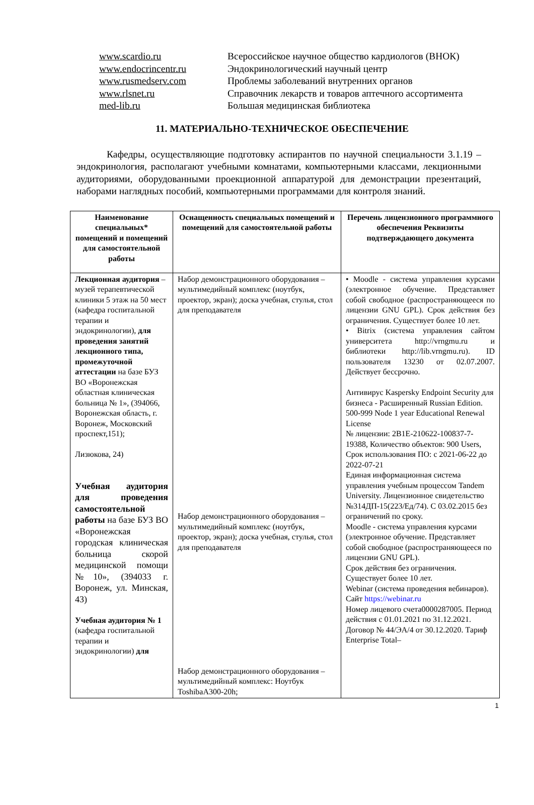www.scardio.ru Всероссийское научное общество кардиологов (ВНОК)
www.endocrincentr.ru Эндокринологический научный центр
www.rusmedserv.com Проблемы заболеваний внутренних органов
www.rlsnet.ru Справочник лекарств и товаров аптечного ассортимента
med-lib.ru Большая медицинская библиотека
11. МАТЕРИАЛЬНО-ТЕХНИЧЕСКОЕ ОБЕСПЕЧЕНИЕ
Кафедры, осуществляющие подготовку аспирантов по научной специальности 3.1.19 – эндокринология, располагают учебными комнатами, компьютерными классами, лекционными аудиториями, оборудованными проекционной аппаратурой для демонстрации презентаций, наборами наглядных пособий, компьютерными программами для контроля знаний.
| Наименование специальных* помещений и помещений для самостоятельной работы | Оснащенность специальных помещений и помещений для самостоятельной работы | Перечень лицензионного программного обеспечения Реквизиты подтверждающего документа |
| --- | --- | --- |
| Лекционная аудитория – музей терапевтической клиники 5 этаж на 50 мест (кафедра госпитальной терапии и эндокринологии), для проведения занятий лекционного типа, промежуточной аттестации на базе БУЗ ВО «Воронежская областная клиническая больница № 1», (394066, Воронежская область, г. Воронеж, Московский проспект,151); Лизюкова, 24) Учебная аудитория для проведения самостоятельной работы на базе БУЗ ВО «Воронежская городская клиническая больница скорой медицинской помощи №10», (394033 г. Воронеж, ул. Минская, 43) Учебная аудитория № 1 (кафедра госпитальной терапии и эндокринологии) для | Набор демонстрационного оборудования – мультимедийный комплекс (ноутбук, проектор, экран); доска учебная, стулья, стол для преподавателя Набор демонстрационного оборудования – мультимедийный комплекс (ноутбук, проектор, экран); доска учебная, стулья, стол для преподавателя Набор демонстрационного оборудования – мультимедийный комплекс: Ноутбук ToshibaA300-20h; | • Moodle - система управления курсами (электронное обучение. Представляет собой свободное (распространяющееся по лицензии GNU GPL). Срок действия без ограничения. Существует более 10 лет. • Bitrix (система управления сайтом университета http://vrngmu.ru и библиотеки http://lib.vrngmu.ru). ID пользователя 13230 от 02.07.2007. Действует бессрочно. Антивирус Kaspersky Endpoint Security для бизнеса - Расширенный Russian Edition. 500-999 Node 1 year Educational Renewal License № лицензии: 2B1E-210622-100837-7-19388, Количество объектов: 900 Users, Срок использования ПО: с 2021-06-22 до 2022-07-21 Единая информационная система управления учебным процессом Tandem University. Лицензионное свидетельство №314ДП-15(223/Ед/74). С 03.02.2015 без ограничений по сроку. Moodle - система управления курсами (электронное обучение. Представляет собой свободное (распространяющееся по лицензии GNU GPL). Срок действия без ограничения. Существует более 10 лет. Webinar (система проведения вебинаров). Сайт https://webinar.ru Номер лицевого счета0000287005. Период действия с 01.01.2021 по 31.12.2021. Договор № 44/ЭА/4 от 30.12.2020. Тариф Enterprise Total– |
1